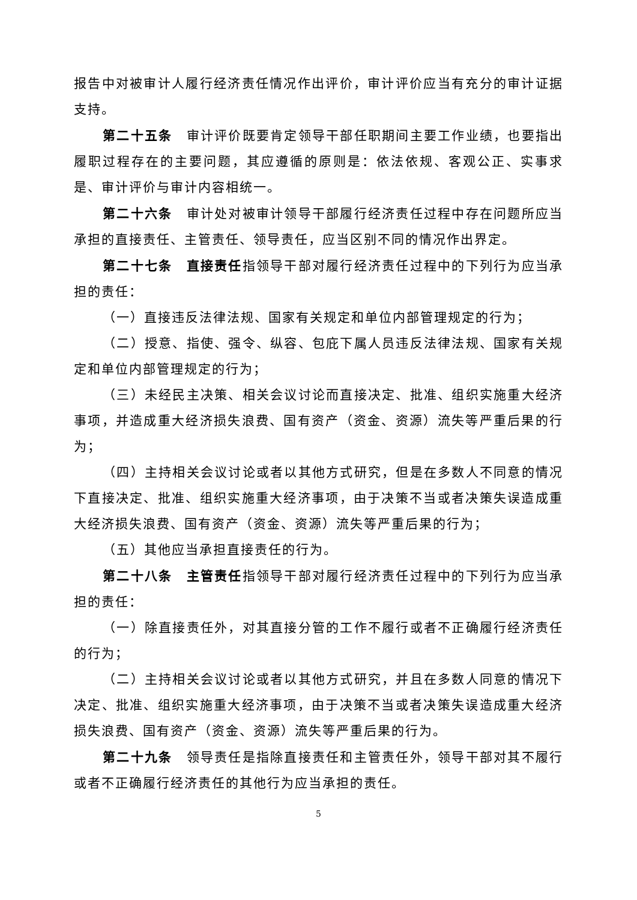报告中对被审计人履行经济责任情况作出评价，审计评价应当有充分的审计证据支持。
第二十五条　审计评价既要肯定领导干部任职期间主要工作业绩，也要指出履职过程存在的主要问题，其应遵循的原则是：依法依规、客观公正、实事求是、审计评价与审计内容相统一。
第二十六条　审计处对被审计领导干部履行经济责任过程中存在问题所应当承担的直接责任、主管责任、领导责任，应当区别不同的情况作出界定。
第二十七条　直接责任指领导干部对履行经济责任过程中的下列行为应当承担的责任：
（一）直接违反法律法规、国家有关规定和单位内部管理规定的行为；
（二）授意、指使、强令、纵容、包庇下属人员违反法律法规、国家有关规定和单位内部管理规定的行为；
（三）未经民主决策、相关会议讨论而直接决定、批准、组织实施重大经济事项，并造成重大经济损失浪费、国有资产（资金、资源）流失等严重后果的行为；
（四）主持相关会议讨论或者以其他方式研究，但是在多数人不同意的情况下直接决定、批准、组织实施重大经济事项，由于决策不当或者决策失误造成重大经济损失浪费、国有资产（资金、资源）流失等严重后果的行为；
（五）其他应当承担直接责任的行为。
第二十八条　主管责任指领导干部对履行经济责任过程中的下列行为应当承担的责任：
（一）除直接责任外，对其直接分管的工作不履行或者不正确履行经济责任的行为；
（二）主持相关会议讨论或者以其他方式研究，并且在多数人同意的情况下决定、批准、组织实施重大经济事项，由于决策不当或者决策失误造成重大经济损失浪费、国有资产（资金、资源）流失等严重后果的行为。
第二十九条　领导责任是指除直接责任和主管责任外，领导干部对其不履行或者不正确履行经济责任的其他行为应当承担的责任。
5